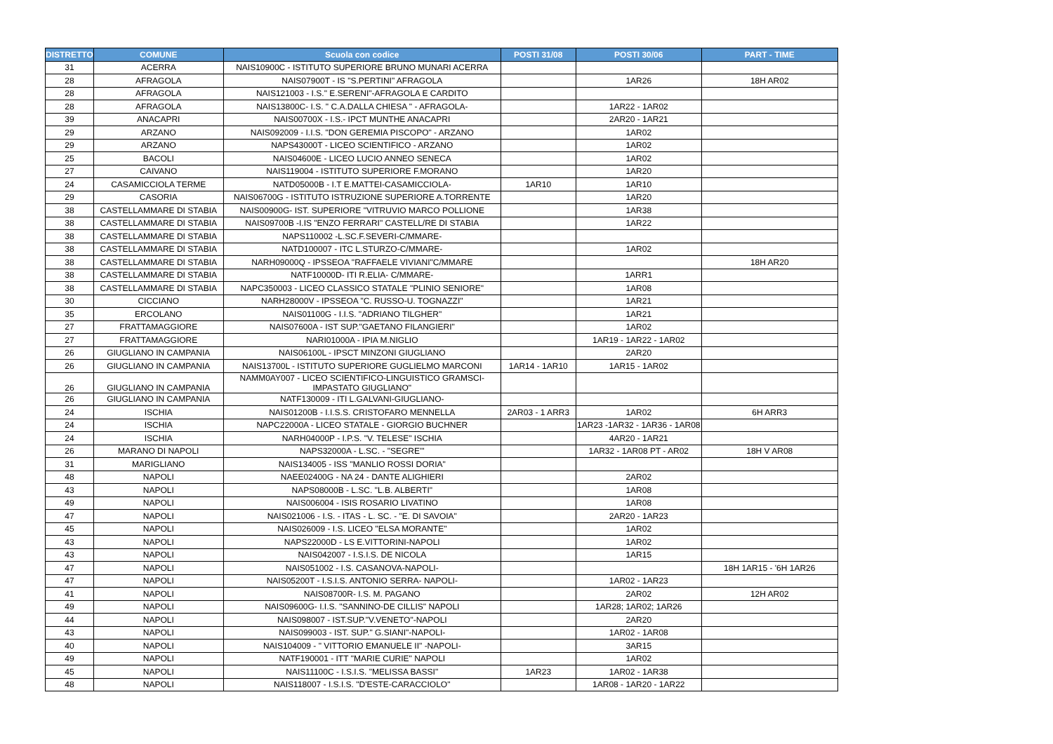| DISTRETTO | COMUNE | Scuola con codice | POSTI 31/08 | POSTI 30/06 | PART - TIME |
| --- | --- | --- | --- | --- | --- |
| 31 | ACERRA | NAIS10900C - ISTITUTO SUPERIORE BRUNO MUNARI ACERRA | | | |
| 28 | AFRAGOLA | NAIS07900T - IS "S.PERTINI" AFRAGOLA | | 1AR26 | 18H AR02 |
| 28 | AFRAGOLA | NAIS121003 - I.S." E.SERENI"-AFRAGOLA E CARDITO | | | |
| 28 | AFRAGOLA | NAIS13800C- I.S. " C.A.DALLA CHIESA " - AFRAGOLA- | | 1AR22 - 1AR02 | |
| 39 | ANACAPRI | NAIS00700X - I.S.- IPCT MUNTHE ANACAPRI | | 2AR20 - 1AR21 | |
| 29 | ARZANO | NAIS092009 - I.I.S. "DON GEREMIA PISCOPO" - ARZANO | | 1AR02 | |
| 29 | ARZANO | NAPS43000T - LICEO SCIENTIFICO - ARZANO | | 1AR02 | |
| 25 | BACOLI | NAIS04600E - LICEO LUCIO ANNEO SENECA | | 1AR02 | |
| 27 | CAIVANO | NAIS119004 - ISTITUTO SUPERIORE F.MORANO | | 1AR20 | |
| 24 | CASAMICCIOLA TERME | NATD05000B - I.T E.MATTEI-CASAMICCIOLA- | 1AR10 | 1AR10 | |
| 29 | CASORIA | NAIS06700G - ISTITUTO ISTRUZIONE SUPERIORE A.TORRENTE | | 1AR20 | |
| 38 | CASTELLAMMARE DI STABIA | NAIS00900G- IST. SUPERIORE "VITRUVIO MARCO POLLIONE | | 1AR38 | |
| 38 | CASTELLAMMARE DI STABIA | NAIS09700B -I.IS "ENZO FERRARI" CASTELL/RE DI STABIA | | 1AR22 | |
| 38 | CASTELLAMMARE DI STABIA | NAPS110002 -L.SC.F.SEVERI-C/MMARE- | | | |
| 38 | CASTELLAMMARE DI STABIA | NATD100007 - ITC L.STURZO-C/MMARE- | | 1AR02 | |
| 38 | CASTELLAMMARE DI STABIA | NARH09000Q - IPSSEOA "RAFFAELE VIVIANI"C/MMARE | | | 18H AR20 |
| 38 | CASTELLAMMARE DI STABIA | NATF10000D- ITI R.ELIA- C/MMARE- | | 1ARR1 | |
| 38 | CASTELLAMMARE DI STABIA | NAPC350003 - LICEO CLASSICO STATALE "PLINIO SENIORE" | | 1AR08 | |
| 30 | CICCIANO | NARH28000V - IPSSEOA "C. RUSSO-U. TOGNAZZI" | | 1AR21 | |
| 35 | ERCOLANO | NAIS01100G - I.I.S. "ADRIANO TILGHER" | | 1AR21 | |
| 27 | FRATTAMAGGIORE | NAIS07600A - IST SUP."GAETANO FILANGIERI" | | 1AR02 | |
| 27 | FRATTAMAGGIORE | NARI01000A - IPIA M.NIGLIO | | 1AR19 - 1AR22 - 1AR02 | |
| 26 | GIUGLIANO IN CAMPANIA | NAIS06100L - IPSCT MINZONI GIUGLIANO | | 2AR20 | |
| 26 | GIUGLIANO IN CAMPANIA | NAIS13700L - ISTITUTO SUPERIORE GUGLIELMO MARCONI | 1AR14 - 1AR10 | 1AR15 - 1AR02 | |
| 26 | GIUGLIANO IN CAMPANIA | NAMM0AY007 - LICEO SCIENTIFICO-LINGUISTICO GRAMSCI- IMPASTATO GIUGLIANO" | | | |
| 26 | GIUGLIANO IN CAMPANIA | NATF130009 - ITI L.GALVANI-GIUGLIANO- | | | |
| 24 | ISCHIA | NAIS01200B - I.I.S.S. CRISTOFARO MENNELLA | 2AR03 - 1 ARR3 | 1AR02 | 6H ARR3 |
| 24 | ISCHIA | NAPC22000A - LICEO STATALE - GIORGIO BUCHNER | | 1AR23 -1AR32 - 1AR36 - 1AR08 | |
| 24 | ISCHIA | NARH04000P - I.P.S. "V. TELESE" ISCHIA | | 4AR20 - 1AR21 | |
| 26 | MARANO DI NAPOLI | NAPS32000A - L.SC. - "SEGRE'" | | 1AR32 - 1AR08 PT - AR02 | 18H V AR08 |
| 31 | MARIGLIANO | NAIS134005 - ISS "MANLIO ROSSI DORIA" | | | |
| 48 | NAPOLI | NAEE02400G - NA 24 - DANTE ALIGHIERI | | 2AR02 | |
| 43 | NAPOLI | NAPS08000B - L.SC. "L.B. ALBERTI" | | 1AR08 | |
| 49 | NAPOLI | NAIS006004 - ISIS ROSARIO LIVATINO | | 1AR08 | |
| 47 | NAPOLI | NAIS021006 - I.S. - ITAS - L. SC. - "E. DI SAVOIA" | | 2AR20 - 1AR23 | |
| 45 | NAPOLI | NAIS026009 - I.S. LICEO "ELSA MORANTE" | | 1AR02 | |
| 43 | NAPOLI | NAPS22000D - LS E.VITTORINI-NAPOLI | | 1AR02 | |
| 43 | NAPOLI | NAIS042007 - I.S.I.S. DE NICOLA | | 1AR15 | |
| 47 | NAPOLI | NAIS051002 - I.S. CASANOVA-NAPOLI- | | | 18H 1AR15 - '6H 1AR26 |
| 47 | NAPOLI | NAIS05200T - I.S.I.S. ANTONIO SERRA- NAPOLI- | | 1AR02 - 1AR23 | |
| 41 | NAPOLI | NAIS08700R- I.S. M. PAGANO | | 2AR02 | 12H AR02 |
| 49 | NAPOLI | NAIS09600G- I.I.S. "SANNINO-DE CILLIS" NAPOLI | | 1AR28; 1AR02; 1AR26 | |
| 44 | NAPOLI | NAIS098007 - IST.SUP."V.VENETO"-NAPOLI | | 2AR20 | |
| 43 | NAPOLI | NAIS099003 - IST. SUP." G.SIANI"-NAPOLI- | | 1AR02 - 1AR08 | |
| 40 | NAPOLI | NAIS104009 - " VITTORIO EMANUELE II" -NAPOLI- | | 3AR15 | |
| 49 | NAPOLI | NATF190001 - ITT "MARIE CURIE" NAPOLI | | 1AR02 | |
| 45 | NAPOLI | NAIS11100C - I.S.I.S. "MELISSA BASSI" | 1AR23 | 1AR02 - 1AR38 | |
| 48 | NAPOLI | NAIS118007 - I.S.I.S. "D'ESTE-CARACCIOLO" | | 1AR08 - 1AR20 - 1AR22 | |